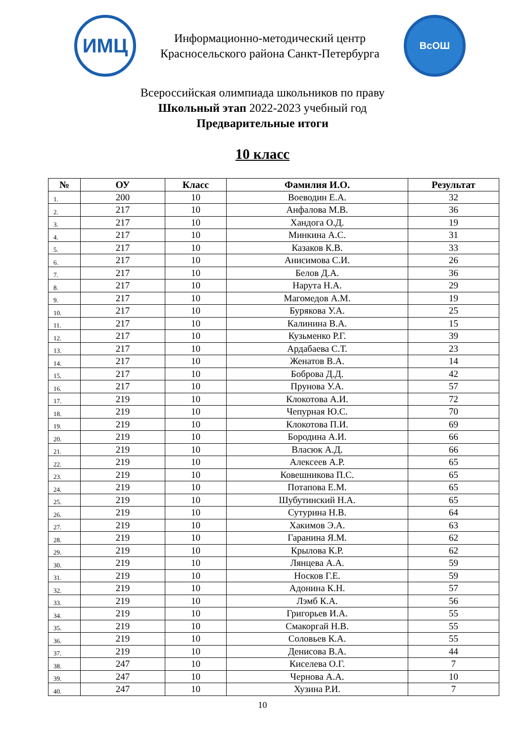ИМЦ
Информационно-методический центр
Красносельского района Санкт-Петербурга
ВсОШ
Всероссийская олимпиада школьников по праву
Школьный этап 2022-2023 учебный год
Предварительные итоги
10 класс
| № | ОУ | Класс | Фамилия И.О. | Результат |
| --- | --- | --- | --- | --- |
| 1. | 200 | 10 | Воеводин Е.А. | 32 |
| 2. | 217 | 10 | Анфалова М.В. | 36 |
| 3. | 217 | 10 | Хандога О.Д. | 19 |
| 4. | 217 | 10 | Минкина А.С. | 31 |
| 5. | 217 | 10 | Казаков К.В. | 33 |
| 6. | 217 | 10 | Анисимова С.И. | 26 |
| 7. | 217 | 10 | Белов Д.А. | 36 |
| 8. | 217 | 10 | Нарута Н.А. | 29 |
| 9. | 217 | 10 | Магомедов А.М. | 19 |
| 10. | 217 | 10 | Бурякова У.А. | 25 |
| 11. | 217 | 10 | Калинина В.А. | 15 |
| 12. | 217 | 10 | Кузьменко Р.Г. | 39 |
| 13. | 217 | 10 | Ардабаева С.Т. | 23 |
| 14. | 217 | 10 | Женатов В.А. | 14 |
| 15. | 217 | 10 | Боброва Д.Д. | 42 |
| 16. | 217 | 10 | Прунова У.А. | 57 |
| 17. | 219 | 10 | Клокотова А.И. | 72 |
| 18. | 219 | 10 | Чепурная Ю.С. | 70 |
| 19. | 219 | 10 | Клокотова П.И. | 69 |
| 20. | 219 | 10 | Бородина А.И. | 66 |
| 21. | 219 | 10 | Власюк А.Д. | 66 |
| 22. | 219 | 10 | Алексеев А.Р. | 65 |
| 23. | 219 | 10 | Ковешникова П.С. | 65 |
| 24. | 219 | 10 | Потапова Е.М. | 65 |
| 25. | 219 | 10 | Шубутинский Н.А. | 65 |
| 26. | 219 | 10 | Сутурина Н.В. | 64 |
| 27. | 219 | 10 | Хакимов Э.А. | 63 |
| 28. | 219 | 10 | Гаранина Я.М. | 62 |
| 29. | 219 | 10 | Крылова К.Р. | 62 |
| 30. | 219 | 10 | Лянцева А.А. | 59 |
| 31. | 219 | 10 | Носков Г.Е. | 59 |
| 32. | 219 | 10 | Адонина К.Н. | 57 |
| 33. | 219 | 10 | Лэмб К.А. | 56 |
| 34. | 219 | 10 | Григорьев И.А. | 55 |
| 35. | 219 | 10 | Смакоргай Н.В. | 55 |
| 36. | 219 | 10 | Соловьев К.А. | 55 |
| 37. | 219 | 10 | Денисова В.А. | 44 |
| 38. | 247 | 10 | Киселева О.Г. | 7 |
| 39. | 247 | 10 | Чернова А.А. | 10 |
| 40. | 247 | 10 | Хузина Р.И. | 7 |
10